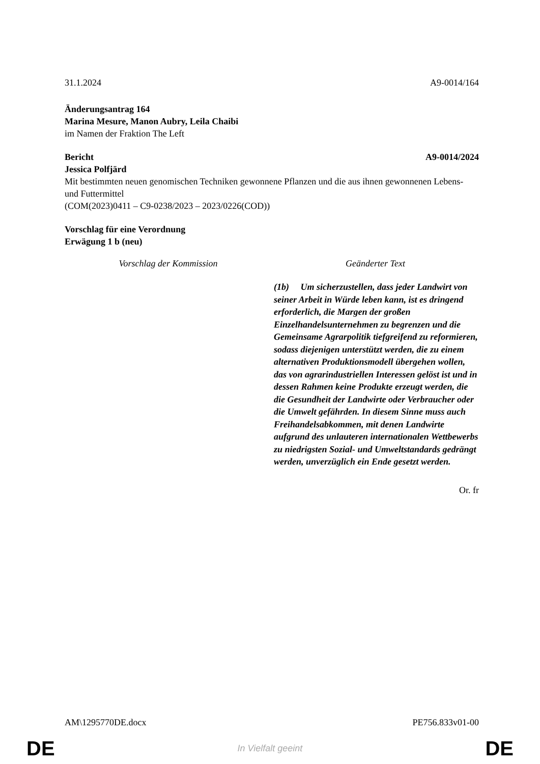31.1.2024 A9-0014/164
Änderungsantrag 164
Marina Mesure, Manon Aubry, Leila Chaibi
im Namen der Fraktion The Left
Bericht A9-0014/2024
Jessica Polfjärd
Mit bestimmten neuen genomischen Techniken gewonnene Pflanzen und die aus ihnen gewonnenen Lebens- und Futtermittel
(COM(2023)0411 – C9-0238/2023 – 2023/0226(COD))
Vorschlag für eine Verordnung
Erwägung 1 b (neu)
| Vorschlag der Kommission | Geänderter Text |
| --- | --- |
| | (1b) Um sicherzustellen, dass jeder Landwirt von seiner Arbeit in Würde leben kann, ist es dringend erforderlich, die Margen der großen Einzelhandelsunternehmen zu begrenzen und die Gemeinsame Agrarpolitik tiefgreifend zu reformieren, sodass diejenigen unterstützt werden, die zu einem alternativen Produktionsmodell übergehen wollen, das von agrarindustriellen Interessen gelöst ist und in dessen Rahmen keine Produkte erzeugt werden, die die Gesundheit der Landwirte oder Verbraucher oder die Umwelt gefährden. In diesem Sinne muss auch Freihandelsabkommen, mit denen Landwirte aufgrund des unlauteren internationalen Wettbewerbs zu niedrigsten Sozial- und Umweltstandards gedrängt werden, unverzüglich ein Ende gesetzt werden. |
Or. fr
AM\1295770DE.docx PE756.833v01-00
DE In Vielfalt geeint DE